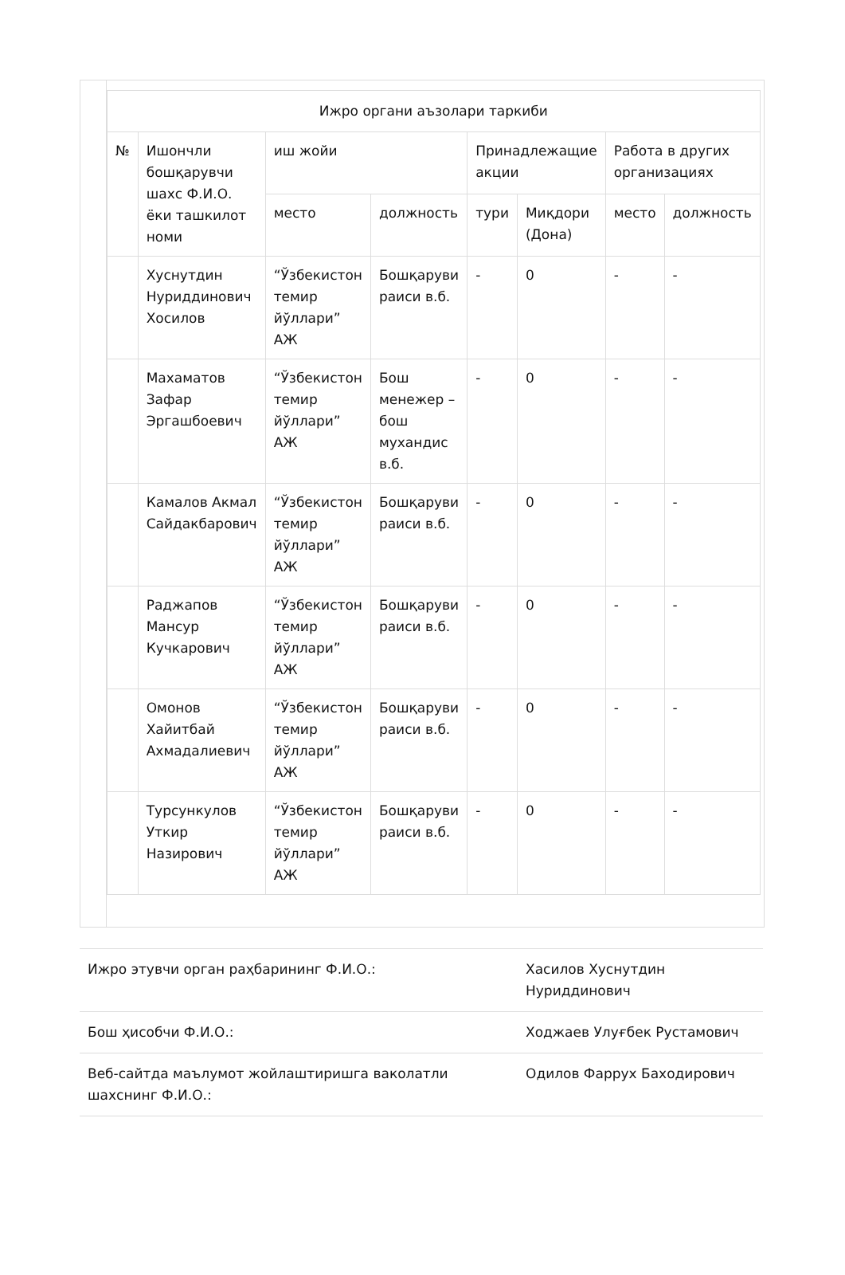| Ижро органи аъзолари таркиби | | | | | | | |
| --- | --- | --- | --- | --- | --- | --- | --- |
| № | Ишончли бошқарувчи шахс Ф.И.О. ёки ташкилот номи | иш жойи | | Принадлежащие акции | | Работа в других организациях | |
| | | место | должность | тури | Миқдори (Дона) | место | должность |
| | Хуснутдин Нуриддинович Хосилов | “Ўзбекистон темир йўллари” АЖ | Бошқаруви раиси в.б. | - | 0 | - | - |
| | Махаматов Зафар Эргашбоевич | “Ўзбекистон темир йўллари” АЖ | Бош менежер – бош мухандис в.б. | - | 0 | - | - |
| | Камалов Акмал Сайдакбарович | “Ўзбекистон темир йўллари” АЖ | Бошқаруви раиси в.б. | - | 0 | - | - |
| | Раджапов Мансур Кучкарович | “Ўзбекистон темир йўллари” АЖ | Бошқаруви раиси в.б. | - | 0 | - | - |
| | Омонов Хайитбай Ахмадалиевич | “Ўзбекистон темир йўллари” АЖ | Бошқаруви раиси в.б. | - | 0 | - | - |
| | Турсункулов Уткир Назирович | “Ўзбекистон темир йўллари” АЖ | Бошқаруви раиси в.б. | - | 0 | - | - |
| Ижро этувчи орган раҳбарининг Ф.И.О.: | Хасилов Хуснутдин Нуриддинович |
| Бош ҳисобчи Ф.И.О.: | Ходжаев Улуғбек Рустамович |
| Веб-сайтда маълумот жойлаштиришга ваколатли шахснинг Ф.И.О.: | Одилов Фаррух Баходирович |